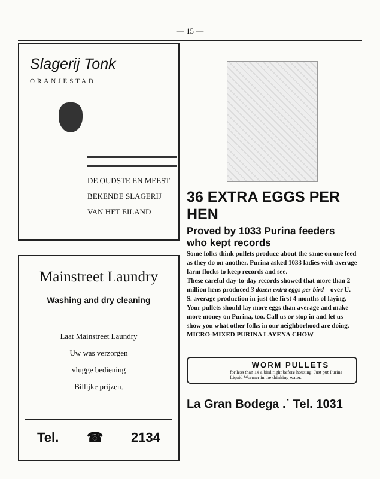— 15 —
Slagerij Tonk
ORANJESTAD
DE OUDSTE EN MEEST
BEKENDE SLAGERIJ
VAN HET EILAND
Mainstreet Laundry
Washing and dry cleaning
Laat Mainstreet Laundry
Uw was verzorgen
vlugge bediening
Billijke prijzen.
Tel. ☎ 2134
36 EXTRA EGGS PER HEN
Proved by 1033 Purina feeders who kept records
Some folks think pullets produce about the same on one feed as they do on another. Purina asked 1033 ladies with average farm flocks to keep records and see.
These careful day-to-day records showed that more than 2 million hens produced 3 dozen extra eggs per bird—over U. S. average production in just the first 4 months of laying. Your pullets should lay more eggs than average and make more money on Purina, too. Call us or stop in and let us show you what other folks in our neighborhood are doing.
MICRO-MIXED PURINA LAYENA CHOW
WORM PULLETS
for less than 1¢ a bird right before housing. Just put Purina Liquid Wormer in the drinking water.
La Gran Bodega .˙ Tel. 1031